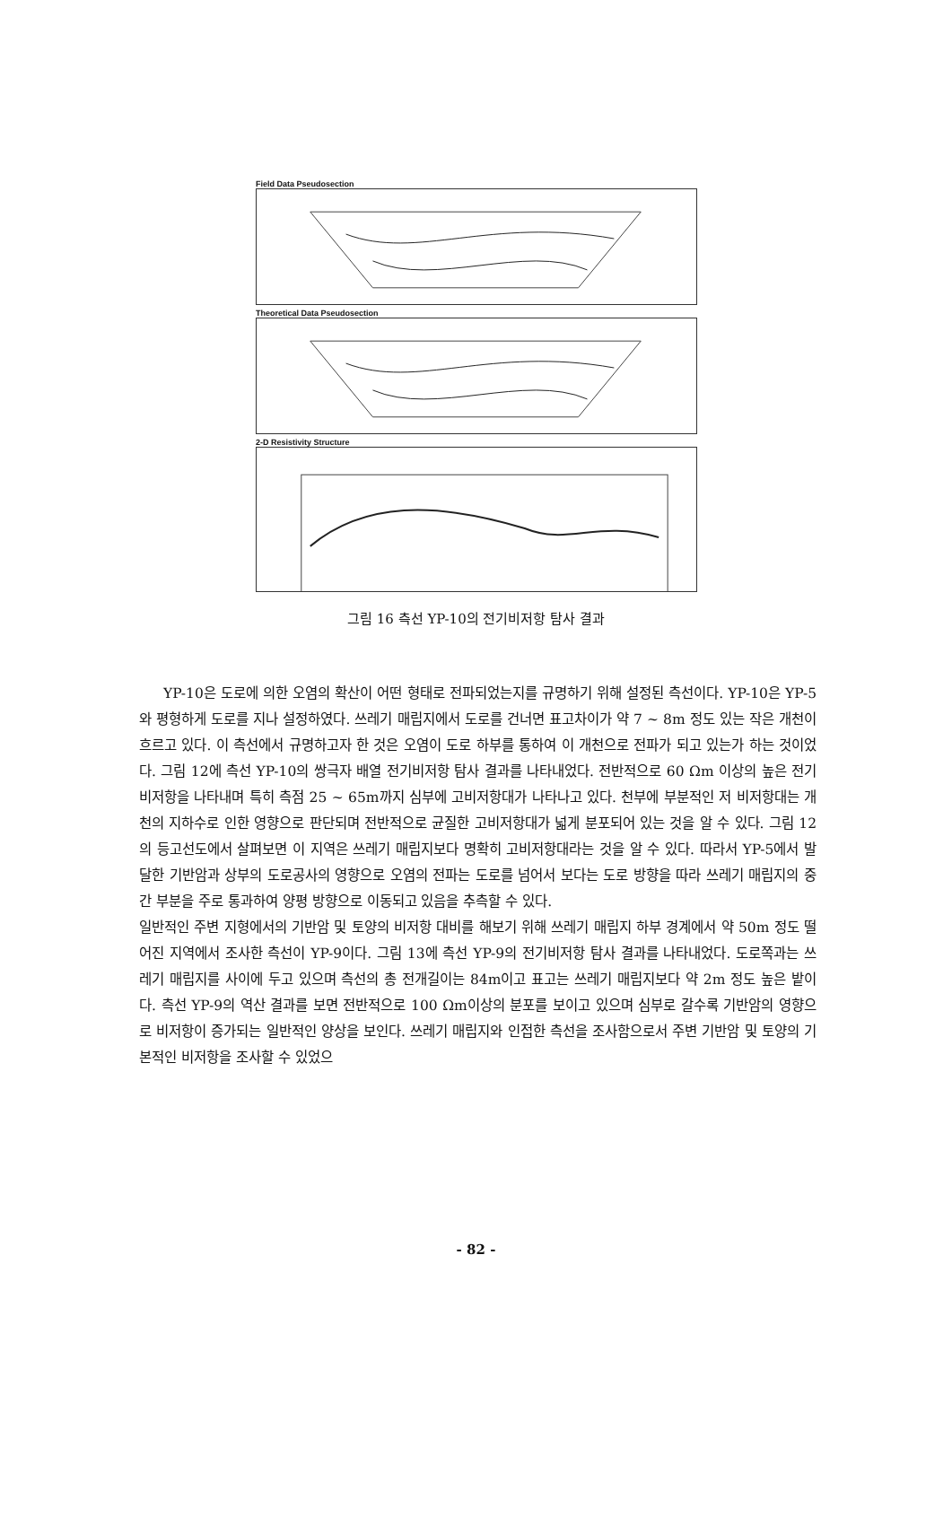Field Data Pseudosection
Theoretical Data Pseudosection
2-D Resistivity Structure
그림 16 측선 YP-10의 전기비저항 탐사 결과
YP-10은 도로에 의한 오염의 확산이 어떤 형태로 전파되었는지를 규명하기 위해 설정된 측선이다. YP-10은 YP-5와 평형하게 도로를 지나 설정하였다. 쓰레기 매립지에서 도로를 건너면 표고차이가 약 7 ~ 8m 정도 있는 작은 개천이 흐르고 있다. 이 측선에서 규명하고자 한 것은 오염이 도로 하부를 통하여 이 개천으로 전파가 되고 있는가 하는 것이었다. 그림 12에 측선 YP-10의 쌍극자 배열 전기비저항 탐사 결과를 나타내었다. 전반적으로 60 Ωm 이상의 높은 전기비저항을 나타내며 특히 측점 25 ~ 65m까지 심부에 고비저항대가 나타나고 있다. 천부에 부분적인 저 비저항대는 개천의 지하수로 인한 영향으로 판단되며 전반적으로 균질한 고비저항대가 넓게 분포되어 있는 것을 알 수 있다. 그림 12의 등고선도에서 살펴보면 이 지역은 쓰레기 매립지보다 명확히 고비저항대라는 것을 알 수 있다. 따라서 YP-5에서 발달한 기반암과 상부의 도로공사의 영향으로 오염의 전파는 도로를 넘어서 보다는 도로 방향을 따라 쓰레기 매립지의 중간 부분을 주로 통과하여 양평 방향으로 이동되고 있음을 추측할 수 있다.
일반적인 주변 지형에서의 기반암 및 토양의 비저항 대비를 해보기 위해 쓰레기 매립지 하부 경계에서 약 50m 정도 떨어진 지역에서 조사한 측선이 YP-9이다. 그림 13에 측선 YP-9의 전기비저항 탐사 결과를 나타내었다. 도로쪽과는 쓰레기 매립지를 사이에 두고 있으며 측선의 총 전개길이는 84m이고 표고는 쓰레기 매립지보다 약 2m 정도 높은 밭이다. 측선 YP-9의 역산 결과를 보면 전반적으로 100 Ωm이상의 분포를 보이고 있으며 심부로 갈수록 기반암의 영향으로 비저항이 증가되는 일반적인 양상을 보인다. 쓰레기 매립지와 인접한 측선을 조사함으로서 주변 기반암 및 토양의 기본적인 비저항을 조사할 수 있었으
- 82 -